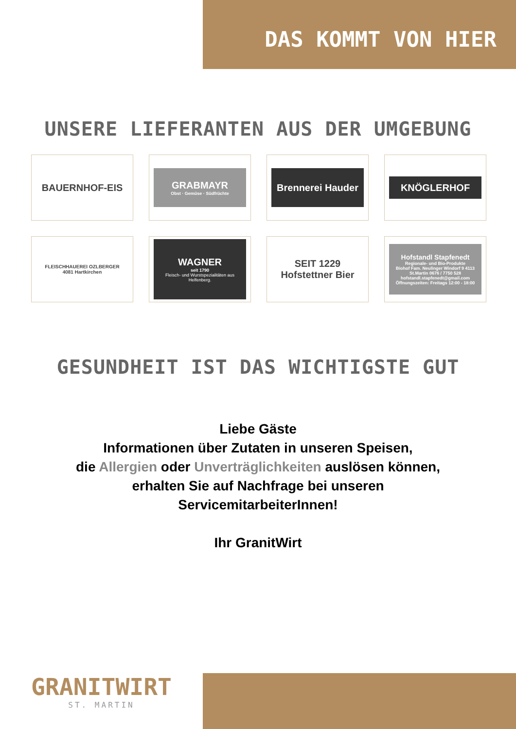DAS KOMMT VON HIER
UNSERE LIEFERANTEN AUS DER UMGEBUNG
BAUERNHOF-EIS
GRABMAYR
Obst · Gemüse · Südfrüchte
Brennerei Hauder
KNÖGLERHOF
FLEISCHHAUEREI OZLBERGER
4081 Hartkirchen
WAGNER
seit 1790
Fleisch- und Wurstspezialitäten aus Helfenberg.
SEIT 1229
Hofstettner Bier
Hofstandl Stapfenedt
Regionale- und Bio-Produkte
Biohof Fam. Neulinger Windorf 9 4113 St.Martin 0676 / 7750 528 hofstandl.stapfenedt@gmail.com Öffnungszeiten: Freitags 12:00 - 18:00
GESUNDHEIT IST DAS WICHTIGSTE GUT
Liebe Gäste
Informationen über Zutaten in unseren Speisen,
die Allergien oder Unverträglichkeiten auslösen können,
erhalten Sie auf Nachfrage bei unseren
ServicemitarbeiterInnen!
Ihr GranitWirt
GRANITWIRT
ST. MARTIN